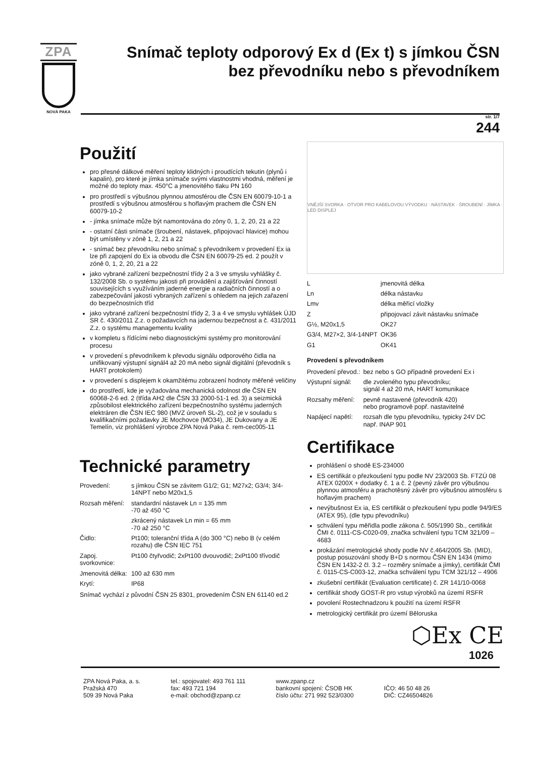ZPA
NOVÁ PAKA
Snímač teploty odporový Ex d (Ex t) s jímkou ČSN
bez převodníku nebo s převodníkem
str. 1/7
244
Použití
pro přesné dálkové měření teploty klidných i proudících tekutin (plynů i kapalin), pro které je jímka snímače svými vlastnostmi vhodná, měření je možné do teploty max. 450°C a jmenovitého tlaku PN 160
pro prostředí s výbušnou plynnou atmosférou dle ČSN EN 60079-10-1 a prostředí s výbušnou atmosférou s hořlavým prachem dle ČSN EN 60079-10-2
- jímka snímače může být namontována do zóny 0, 1, 2, 20, 21 a 22
- ostatní části snímače (šroubení, nástavek, připojovací hlavice) mohou být umístěny v zóně 1, 2, 21 a 22
- snímač bez převodníku nebo snímač s převodníkem v provedení Ex ia lze při zapojení do Ex ia obvodu dle ČSN EN 60079-25 ed. 2 použít v zóně 0, 1, 2, 20, 21 a 22
jako vybrané zařízení bezpečnostní třídy 2 a 3 ve smyslu vyhlášky č. 132/2008 Sb. o systému jakosti při provádění a zajišťování činností souvisejících s využíváním jaderné energie a radiačních činností a o zabezpečování jakosti vybraných zařízení s ohledem na jejich zařazení do bezpečnostních tříd
jako vybrané zařízení bezpečnostní třídy 2, 3 a 4 ve smyslu vyhlášek ÚJD SR č. 430/2011 Z.z. o požadavcích na jadernou bezpečnost a č. 431/2011 Z.z. o systému managementu kvality
v kompletu s řídícími nebo diagnostickými systémy pro monitorování procesu
v provedení s převodníkem k převodu signálu odporového čidla na unifikovaný výstupní signál4 až 20 mA nebo signál digitální (převodník s HART protokolem)
v provedení s displejem k okamžitému zobrazení hodnoty měřené veličiny
do prostředí, kde je vyžadována mechanická odolnost dle ČSN EN 60068-2-6 ed. 2 (třída AH2 dle ČSN 33 2000-51-1 ed. 3) a seizmická způsobilost elektrického zařízení bezpečnostního systému jaderných elektráren dle ČSN IEC 980 (MVZ úroveň SL-2), což je v souladu s kvalifikačními požadavky JE Mochovce (MO34), JE Dukovany a JE Temelín, viz prohlášení výrobce ZPA Nová Paka č. rem-cec005-11
Technické parametry
| Provedení: | s jímkou ČSN se závitem G1/2; G1; M27x2; G3/4; 3/4-14NPT nebo M20x1,5 |
| Rozsah měření: | standardní nástavek Ln = 135 mm -70 až 450 °C |
| | zkrácený nástavek Ln min = 65 mm -70 až 250 °C |
| Čidlo: | Pt100; toleranční třída A (do 300 °C) nebo B (v celém rozahu) dle ČSN IEC 751 |
| Zapoj. svorkovnice: | Pt100 čtyřvodič; 2xPt100 dvouvodič; 2xPt100 třívodič |
| Jmenovitá délka: | 100 až 630 mm |
| Krytí: | IP68 |
Snímač vychází z původní ČSN 25 8301, provedením ČSN EN 61140 ed.2
VNĚJŠÍ SVORKA · OTVOR PRO KABELOVOU VÝVODKU · NÁSTAVEK · ŠROUBENÍ · JÍMKA · LED DISPLEJ
| L | jmenovitá délka | |
| Ln | délka nástavku | |
| Lmv | délka měřicí vložky | |
| Z | připojovací závit nástavku snímače | |
| G½, M20x1,5 | | OK27 |
| G3/4, M27×2, 3/4-14NPT | | OK36 |
| G1 | | OK41 |
Provedení s převodníkem
| Provedení převod.: | bez nebo s GO případně provedení Ex i |
| Výstupní signál: | dle zvoleného typu převodníku; signál 4 až 20 mA, HART komunikace |
| Rozsahy měření: | pevně nastavené (převodník 420) nebo programově popř. nastavitelné |
| Napájecí napětí: | rozsah dle typu převodníku, typicky 24V DC např. INAP 901 |
Certifikace
prohlášení o shodě ES-234000
ES certifikát o přezkoušení typu podle NV 23/2003 Sb. FTZÚ 08 ATEX 0200X + dodatky č. 1 a č. 2 (pevný závěr pro výbušnou plynnou atmosféru a prachotěsný závěr pro výbušnou atmosféru s hořlavým prachem)
nevýbušnost Ex ia, ES certifikát o přezkoušení typu podle 94/9/ES (ATEX 95), (dle typu převodníku)
schválení typu měřidla podle zákona č. 505/1990 Sb., certifikát ČMI č. 0111-CS-C020-09, značka schválení typu TCM 321/09 – 4683
prokázání metrologické shody podle NV č.464/2005 Sb. (MID), postup posuzování shody B+D s normou ČSN EN 1434 (mimo ČSN EN 1432-2 čl. 3.2 – rozměry snímače a jímky), certifikát ČMI č. 0115-CS-C003-12, značka schválení typu TCM 321/12 – 4906
zkušební certifikát (Evaluation certificate) č. ZR 141/10-0068
certifikát shody GOST-R pro vstup výrobků na území RSFR
povolení Rostechnadzoru k použití na území RSFR
metrologický certifikát pro území Běloruska
⬡Ex CE
1026
ZPA Nová Paka, a. s.
Pražská 470
509 39 Nová Paka
tel.: spojovatel: 493 761 111
fax: 493 721 194
e-mail: obchod@zpanp.cz
www.zpanp.cz
bankovní spojení: ČSOB HK
číslo účtu: 271 992 523/0300
IČO: 46 50 48 26
DIČ: CZ46504826